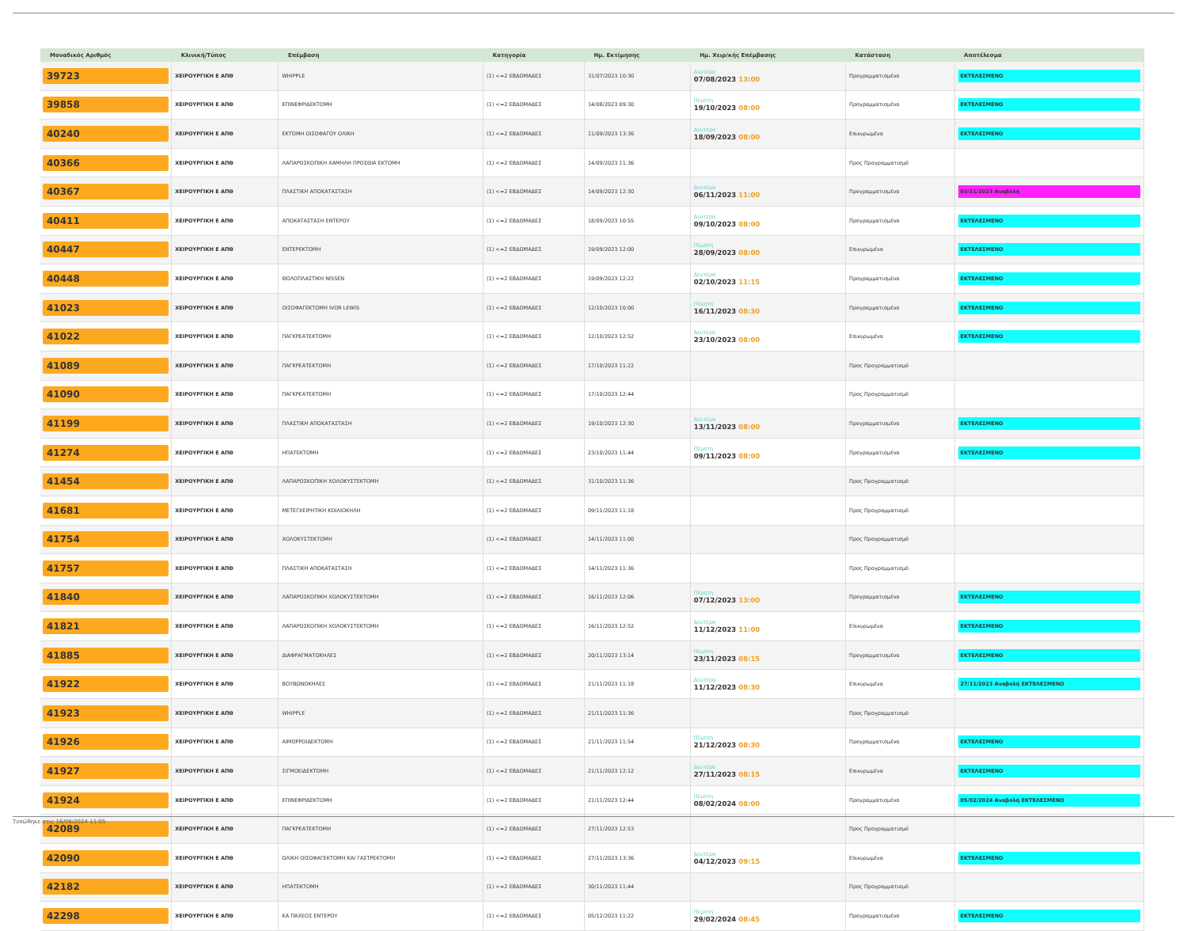| Μοναδικός Αριθμός | Κλινική/Τύπος | Επέμβαση | Κατηγορία | Ημ. Εκτίμησης | Ημ. Χειρ/κής Επέμβασης | Κατάσταση | Αποτέλεσμα |
| --- | --- | --- | --- | --- | --- | --- | --- |
| 39723 | ΧΕΙΡΟΥΡΓΙΚΗ Ε ΑΠΘ | WHIPPLE | (1) <=2 ΕΒΔΟΜΑΔΕΣ | 31/07/2023 10:30 | Δευτέρα 07/08/2023 13:00 | Προγραμματισμένα | ΕΚΤΕΛΕΣΜΕΝΟ |
| 39858 | ΧΕΙΡΟΥΡΓΙΚΗ Ε ΑΠΘ | ΕΠΙΝΕΦΡΙΔΕΚΤΟΜΗ | (1) <=2 ΕΒΔΟΜΑΔΕΣ | 14/08/2023 09:30 | Πέμπτη 19/10/2023 08:00 | Προγραμματισμένα | ΕΚΤΕΛΕΣΜΕΝΟ |
| 40240 | ΧΕΙΡΟΥΡΓΙΚΗ Ε ΑΠΘ | ΕΚΤΟΜΗ ΟΙΣΟΦΑΓΟΥ ΟΛΙΚΗ | (1) <=2 ΕΒΔΟΜΑΔΕΣ | 11/09/2023 13:36 | Δευτέρα 18/09/2023 08:00 | Επικυρωμένα | ΕΚΤΕΛΕΣΜΕΝΟ |
| 40366 | ΧΕΙΡΟΥΡΓΙΚΗ Ε ΑΠΘ | ΛΑΠΑΡΟΣΚΟΠΙΚΗ ΧΑΜΗΛΗ ΠΡΟΣΘΙΑ ΕΚΤΟΜΗ | (1) <=2 ΕΒΔΟΜΑΔΕΣ | 14/09/2023 11:36 | | Προς Προγραμματισμό | |
| 40367 | ΧΕΙΡΟΥΡΓΙΚΗ Ε ΑΠΘ | ΠΛΑΣΤΙΚΗ ΑΠΟΚΑΤΑΣΤΑΣΗ | (1) <=2 ΕΒΔΟΜΑΔΕΣ | 14/09/2023 12:30 | Δευτέρα 06/11/2023 11:00 | Προγραμματισμένα | 03/11/2023 Αναβολή |
| 40411 | ΧΕΙΡΟΥΡΓΙΚΗ Ε ΑΠΘ | ΑΠΟΚΑΤΑΣΤΑΣΗ ΕΝΤΕΡΟΥ | (1) <=2 ΕΒΔΟΜΑΔΕΣ | 18/09/2023 10:55 | Δευτέρα 09/10/2023 08:00 | Προγραμματισμένα | ΕΚΤΕΛΕΣΜΕΝΟ |
| 40447 | ΧΕΙΡΟΥΡΓΙΚΗ Ε ΑΠΘ | ΕΝΤΕΡΕΚΤΟΜΗ | (1) <=2 ΕΒΔΟΜΑΔΕΣ | 19/09/2023 12:00 | Πέμπτη 28/09/2023 08:00 | Επικυρωμένα | ΕΚΤΕΛΕΣΜΕΝΟ |
| 40448 | ΧΕΙΡΟΥΡΓΙΚΗ Ε ΑΠΘ | ΘΟΛΟΠΛΑΣΤΙΚΗ NISSEN | (1) <=2 ΕΒΔΟΜΑΔΕΣ | 19/09/2023 12:22 | Δευτέρα 02/10/2023 11:15 | Προγραμματισμένα | ΕΚΤΕΛΕΣΜΕΝΟ |
| 41023 | ΧΕΙΡΟΥΡΓΙΚΗ Ε ΑΠΘ | ΟΙΣΟΦΑΓΕΚΤΟΜΗ IVOR LEWIS | (1) <=2 ΕΒΔΟΜΑΔΕΣ | 12/10/2023 10:00 | Πέμπτη 16/11/2023 08:30 | Προγραμματισμένα | ΕΚΤΕΛΕΣΜΕΝΟ |
| 41022 | ΧΕΙΡΟΥΡΓΙΚΗ Ε ΑΠΘ | ΠΑΓΚΡΕΑΤΕΚΤΟΜΗ | (1) <=2 ΕΒΔΟΜΑΔΕΣ | 12/10/2023 12:52 | Δευτέρα 23/10/2023 08:00 | Επικυρωμένα | ΕΚΤΕΛΕΣΜΕΝΟ |
| 41089 | ΧΕΙΡΟΥΡΓΙΚΗ Ε ΑΠΘ | ΠΑΓΚΡΕΑΤΕΚΤΟΜΗ | (1) <=2 ΕΒΔΟΜΑΔΕΣ | 17/10/2023 11:22 | | Προς Προγραμματισμό | |
| 41090 | ΧΕΙΡΟΥΡΓΙΚΗ Ε ΑΠΘ | ΠΑΓΚΡΕΑΤΕΚΤΟΜΗ | (1) <=2 ΕΒΔΟΜΑΔΕΣ | 17/10/2023 12:44 | | Προς Προγραμματισμό | |
| 41199 | ΧΕΙΡΟΥΡΓΙΚΗ Ε ΑΠΘ | ΠΛΑΣΤΙΚΗ ΑΠΟΚΑΤΑΣΤΑΣΗ | (1) <=2 ΕΒΔΟΜΑΔΕΣ | 19/10/2023 12:30 | Δευτέρα 13/11/2023 08:00 | Προγραμματισμένα | ΕΚΤΕΛΕΣΜΕΝΟ |
| 41274 | ΧΕΙΡΟΥΡΓΙΚΗ Ε ΑΠΘ | ΗΠΑΤΕΚΤΟΜΗ | (1) <=2 ΕΒΔΟΜΑΔΕΣ | 23/10/2023 11:44 | Πέμπτη 09/11/2023 08:00 | Προγραμματισμένα | ΕΚΤΕΛΕΣΜΕΝΟ |
| 41454 | ΧΕΙΡΟΥΡΓΙΚΗ Ε ΑΠΘ | ΛΑΠΑΡΟΣΚΟΠΙΚΗ ΧΟΛΟΚΥΣΤΕΚΤΟΜΗ | (1) <=2 ΕΒΔΟΜΑΔΕΣ | 31/10/2023 11:36 | | Προς Προγραμματισμό | |
| 41681 | ΧΕΙΡΟΥΡΓΙΚΗ Ε ΑΠΘ | ΜΕΤΕΓΧΕΙΡΗΤΙΚΗ ΚΟΙΛΙΟΚΗΛΗ | (1) <=2 ΕΒΔΟΜΑΔΕΣ | 09/11/2023 11:18 | | Προς Προγραμματισμό | |
| 41754 | ΧΕΙΡΟΥΡΓΙΚΗ Ε ΑΠΘ | ΧΟΛΟΚΥΣΤΕΚΤΟΜΗ | (1) <=2 ΕΒΔΟΜΑΔΕΣ | 14/11/2023 11:00 | | Προς Προγραμματισμό | |
| 41757 | ΧΕΙΡΟΥΡΓΙΚΗ Ε ΑΠΘ | ΠΛΑΣΤΙΚΗ ΑΠΟΚΑΤΑΣΤΑΣΗ | (1) <=2 ΕΒΔΟΜΑΔΕΣ | 14/11/2023 11:36 | | Προς Προγραμματισμό | |
| 41840 | ΧΕΙΡΟΥΡΓΙΚΗ Ε ΑΠΘ | ΛΑΠΑΡΟΣΚΟΠΙΚΗ ΧΟΛΟΚΥΣΤΕΚΤΟΜΗ | (1) <=2 ΕΒΔΟΜΑΔΕΣ | 16/11/2023 12:06 | Πέμπτη 07/12/2023 13:00 | Προγραμματισμένα | ΕΚΤΕΛΕΣΜΕΝΟ |
| 41821 | ΧΕΙΡΟΥΡΓΙΚΗ Ε ΑΠΘ | ΛΑΠΑΡΟΣΚΟΠΙΚΗ ΧΟΛΟΚΥΣΤΕΚΤΟΜΗ | (1) <=2 ΕΒΔΟΜΑΔΕΣ | 16/11/2023 12:52 | Δευτέρα 11/12/2023 11:00 | Επικυρωμένα | ΕΚΤΕΛΕΣΜΕΝΟ |
| 41885 | ΧΕΙΡΟΥΡΓΙΚΗ Ε ΑΠΘ | ΔΙΑΦΡΑΓΜΑΤΟΚΗΛΕΣ | (1) <=2 ΕΒΔΟΜΑΔΕΣ | 20/11/2023 13:14 | Πέμπτη 23/11/2023 08:15 | Προγραμματισμένα | ΕΚΤΕΛΕΣΜΕΝΟ |
| 41922 | ΧΕΙΡΟΥΡΓΙΚΗ Ε ΑΠΘ | ΒΟΥΒΩΝΟΚΗΛΕΣ | (1) <=2 ΕΒΔΟΜΑΔΕΣ | 21/11/2023 11:18 | Δευτέρα 11/12/2023 08:30 | Επικυρωμένα | 27/11/2023 Αναβολή ΕΚΤΕΛΕΣΜΕΝΟ |
| 41923 | ΧΕΙΡΟΥΡΓΙΚΗ Ε ΑΠΘ | WHIPPLE | (1) <=2 ΕΒΔΟΜΑΔΕΣ | 21/11/2023 11:36 | | Προς Προγραμματισμό | |
| 41926 | ΧΕΙΡΟΥΡΓΙΚΗ Ε ΑΠΘ | ΑΙΜΟΡΡΟΙΔΕΚΤΟΜΗ | (1) <=2 ΕΒΔΟΜΑΔΕΣ | 21/11/2023 11:54 | Πέμπτη 21/12/2023 08:30 | Προγραμματισμένα | ΕΚΤΕΛΕΣΜΕΝΟ |
| 41927 | ΧΕΙΡΟΥΡΓΙΚΗ Ε ΑΠΘ | ΣΙΓΜΟΕΙΔΕΚΤΟΜΗ | (1) <=2 ΕΒΔΟΜΑΔΕΣ | 21/11/2023 12:12 | Δευτέρα 27/11/2023 08:15 | Επικυρωμένα | ΕΚΤΕΛΕΣΜΕΝΟ |
| 41924 | ΧΕΙΡΟΥΡΓΙΚΗ Ε ΑΠΘ | ΕΠΙΝΕΦΡΙΔΕΚΤΟΜΗ | (1) <=2 ΕΒΔΟΜΑΔΕΣ | 21/11/2023 12:44 | Πέμπτη 08/02/2024 08:00 | Προγραμματισμένα | 05/02/2024 Αναβολή ΕΚΤΕΛΕΣΜΕΝΟ |
| 42089 | ΧΕΙΡΟΥΡΓΙΚΗ Ε ΑΠΘ | ΠΑΓΚΡΕΑΤΕΚΤΟΜΗ | (1) <=2 ΕΒΔΟΜΑΔΕΣ | 27/11/2023 12:53 | | Προς Προγραμματισμό | |
| 42090 | ΧΕΙΡΟΥΡΓΙΚΗ Ε ΑΠΘ | ΟΛΙΚΗ ΟΙΣΟΦΑΓΕΚΤΟΜΗ ΚΑΙ ΓΑΣΤΡΕΚΤΟΜΗ | (1) <=2 ΕΒΔΟΜΑΔΕΣ | 27/11/2023 13:36 | Δευτέρα 04/12/2023 09:15 | Επικυρωμένα | ΕΚΤΕΛΕΣΜΕΝΟ |
| 42182 | ΧΕΙΡΟΥΡΓΙΚΗ Ε ΑΠΘ | ΗΠΑΤΕΚΤΟΜΗ | (1) <=2 ΕΒΔΟΜΑΔΕΣ | 30/11/2023 11:44 | | Προς Προγραμματισμό | |
| 42298 | ΧΕΙΡΟΥΡΓΙΚΗ Ε ΑΠΘ | ΚΑ ΠΑΧΕΟΣ ΕΝΤΕΡΟΥ | (1) <=2 ΕΒΔΟΜΑΔΕΣ | 05/12/2023 11:22 | Πέμπτη 29/02/2024 08:45 | Προγραμματισμένα | ΕΚΤΕΛΕΣΜΕΝΟ |
Τυπώθηκε στις 16/08/2024 11:05